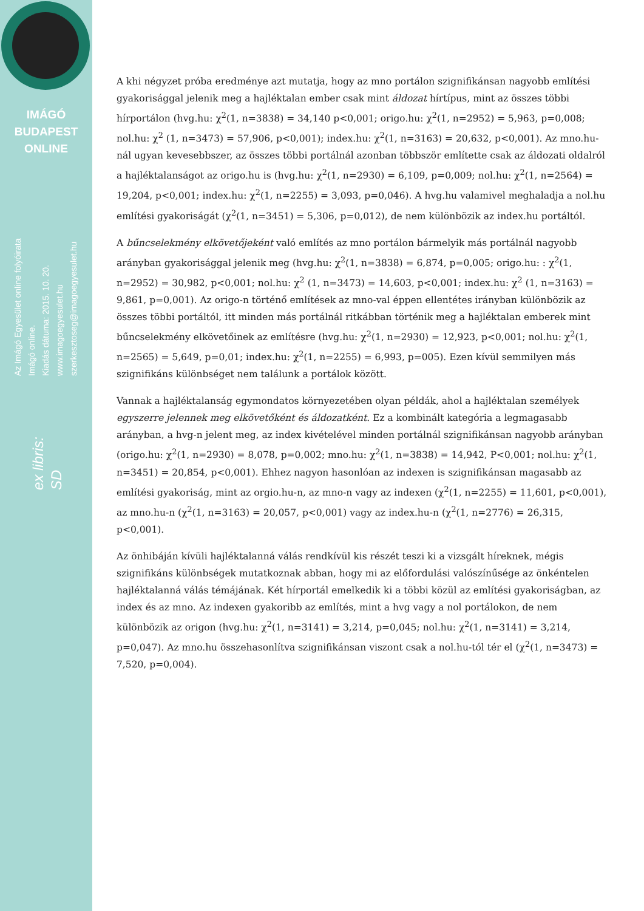IMÁGÓ
BUDAPEST
ONLINE
Az Imágó Egyesület online folyóirata
Imágó online.
Kiadás dátuma: 2015. 10. 20.
www.imagoegyesulet.hu
szerkesztoseg@imagoegyesulet.hu
ex libris:
SD
A khi négyzet próba eredménye azt mutatja, hogy az mno portálon szignifikánsan nagyobb említési gyakorisággal jelenik meg a hajléktalan ember csak mint áldozat hírtípus, mint az összes többi hírportálon (hvg.hu: χ<sup>2</sup>(1, n=3838) = 34,140 p<0,001; origo.hu: χ<sup>2</sup>(1, n=2952) = 5,963, p=0,008; nol.hu: χ<sup>2</sup> (1, n=3473) = 57,906, p<0,001); index.hu: χ<sup>2</sup>(1, n=3163) = 20,632, p<0,001). Az mno.hu-nál ugyan kevesebbszer, az összes többi portálnál azonban többször említette csak az áldozati oldalról a hajléktalanságot az origo.hu is (hvg.hu: χ<sup>2</sup>(1, n=2930) = 6,109, p=0,009; nol.hu: χ<sup>2</sup>(1, n=2564) = 19,204, p<0,001; index.hu: χ<sup>2</sup>(1, n=2255) = 3,093, p=0,046). A hvg.hu valamivel meghaladja a nol.hu említési gyakoriságát (χ<sup>2</sup>(1, n=3451) = 5,306, p=0,012), de nem különbözik az index.hu portáltól.
A bűncselekmény elkövetőjeként való említés az mno portálon bármelyik más portálnál nagyobb arányban gyakorisággal jelenik meg (hvg.hu: χ<sup>2</sup>(1, n=3838) = 6,874, p=0,005; origo.hu: : χ<sup>2</sup>(1, n=2952) = 30,982, p<0,001; nol.hu: χ<sup>2</sup> (1, n=3473) = 14,603, p<0,001; index.hu: χ<sup>2</sup> (1, n=3163) = 9,861, p=0,001). Az origo-n történő említések az mno-val éppen ellentétes irányban különbözik az összes többi portáltól, itt minden más portálnál ritkábban történik meg a hajléktalan emberek mint bűncselekmény elkövetőinek az említésre (hvg.hu: χ<sup>2</sup>(1, n=2930) = 12,923, p<0,001; nol.hu: χ<sup>2</sup>(1, n=2565) = 5,649, p=0,01; index.hu: χ<sup>2</sup>(1, n=2255) = 6,993, p=005). Ezen kívül semmilyen más szignifikáns különbséget nem találunk a portálok között.
Vannak a hajléktalanság egymondatos környezetében olyan példák, ahol a hajléktalan személyek egyszerre jelennek meg elkövetőként és áldozatként. Ez a kombinált kategória a legmagasabb arányban, a hvg-n jelent meg, az index kivételével minden portálnál szignifikánsan nagyobb arányban (origo.hu: χ<sup>2</sup>(1, n=2930) = 8,078, p=0,002; mno.hu: χ<sup>2</sup>(1, n=3838) = 14,942, P<0,001; nol.hu: χ<sup>2</sup>(1, n=3451) = 20,854, p<0,001). Ehhez nagyon hasonlóan az indexen is szignifikánsan magasabb az említési gyakoriság, mint az orgio.hu-n, az mno-n vagy az indexen (χ<sup>2</sup>(1, n=2255) = 11,601, p<0,001), az mno.hu-n (χ<sup>2</sup>(1, n=3163) = 20,057, p<0,001) vagy az index.hu-n (χ<sup>2</sup>(1, n=2776) = 26,315, p<0,001).
Az önhibáján kívüli hajléktalanná válás rendkívül kis részét teszi ki a vizsgált híreknek, mégis szignifikáns különbségek mutatkoznak abban, hogy mi az előfordulási valószínűsége az önkéntelen hajléktalanná válás témájának. Két hírportál emelkedik ki a többi közül az említési gyakoriságban, az index és az mno. Az indexen gyakoribb az említés, mint a hvg vagy a nol portálokon, de nem különbözik az origon (hvg.hu: χ<sup>2</sup>(1, n=3141) = 3,214, p=0,045; nol.hu: χ<sup>2</sup>(1, n=3141) = 3,214, p=0,047). Az mno.hu összehasonlítva szignifikánsan viszont csak a nol.hu-tól tér el (χ<sup>2</sup>(1, n=3473) = 7,520, p=0,004).